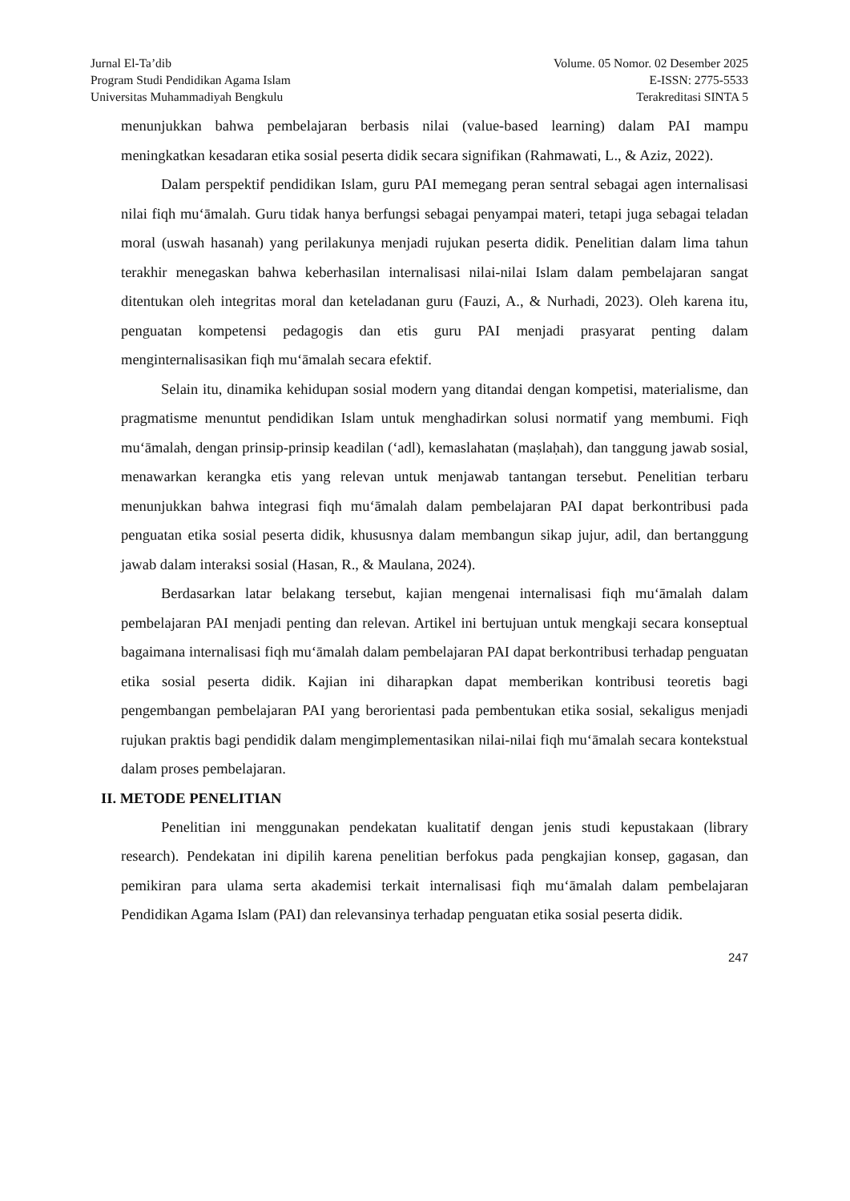Jurnal El-Ta’dib
Program Studi Pendidikan Agama Islam
Universitas Muhammadiyah Bengkulu
Volume. 05 Nomor. 02 Desember 2025
E-ISSN: 2775-5533
Terakreditasi SINTA 5
menunjukkan bahwa pembelajaran berbasis nilai (value-based learning) dalam PAI mampu meningkatkan kesadaran etika sosial peserta didik secara signifikan (Rahmawati, L., & Aziz, 2022).
Dalam perspektif pendidikan Islam, guru PAI memegang peran sentral sebagai agen internalisasi nilai fiqh mu‘āmalah. Guru tidak hanya berfungsi sebagai penyampai materi, tetapi juga sebagai teladan moral (uswah hasanah) yang perilakunya menjadi rujukan peserta didik. Penelitian dalam lima tahun terakhir menegaskan bahwa keberhasilan internalisasi nilai-nilai Islam dalam pembelajaran sangat ditentukan oleh integritas moral dan keteladanan guru (Fauzi, A., & Nurhadi, 2023). Oleh karena itu, penguatan kompetensi pedagogis dan etis guru PAI menjadi prasyarat penting dalam menginternalisasikan fiqh mu‘āmalah secara efektif.
Selain itu, dinamika kehidupan sosial modern yang ditandai dengan kompetisi, materialisme, dan pragmatisme menuntut pendidikan Islam untuk menghadirkan solusi normatif yang membumi. Fiqh mu‘āmalah, dengan prinsip-prinsip keadilan (‘adl), kemaslahatan (maṣlaḥah), dan tanggung jawab sosial, menawarkan kerangka etis yang relevan untuk menjawab tantangan tersebut. Penelitian terbaru menunjukkan bahwa integrasi fiqh mu‘āmalah dalam pembelajaran PAI dapat berkontribusi pada penguatan etika sosial peserta didik, khususnya dalam membangun sikap jujur, adil, dan bertanggung jawab dalam interaksi sosial (Hasan, R., & Maulana, 2024).
Berdasarkan latar belakang tersebut, kajian mengenai internalisasi fiqh mu‘āmalah dalam pembelajaran PAI menjadi penting dan relevan. Artikel ini bertujuan untuk mengkaji secara konseptual bagaimana internalisasi fiqh mu‘āmalah dalam pembelajaran PAI dapat berkontribusi terhadap penguatan etika sosial peserta didik. Kajian ini diharapkan dapat memberikan kontribusi teoretis bagi pengembangan pembelajaran PAI yang berorientasi pada pembentukan etika sosial, sekaligus menjadi rujukan praktis bagi pendidik dalam mengimplementasikan nilai-nilai fiqh mu‘āmalah secara kontekstual dalam proses pembelajaran.
II. METODE PENELITIAN
Penelitian ini menggunakan pendekatan kualitatif dengan jenis studi kepustakaan (library research). Pendekatan ini dipilih karena penelitian berfokus pada pengkajian konsep, gagasan, dan pemikiran para ulama serta akademisi terkait internalisasi fiqh mu‘āmalah dalam pembelajaran Pendidikan Agama Islam (PAI) dan relevansinya terhadap penguatan etika sosial peserta didik.
247